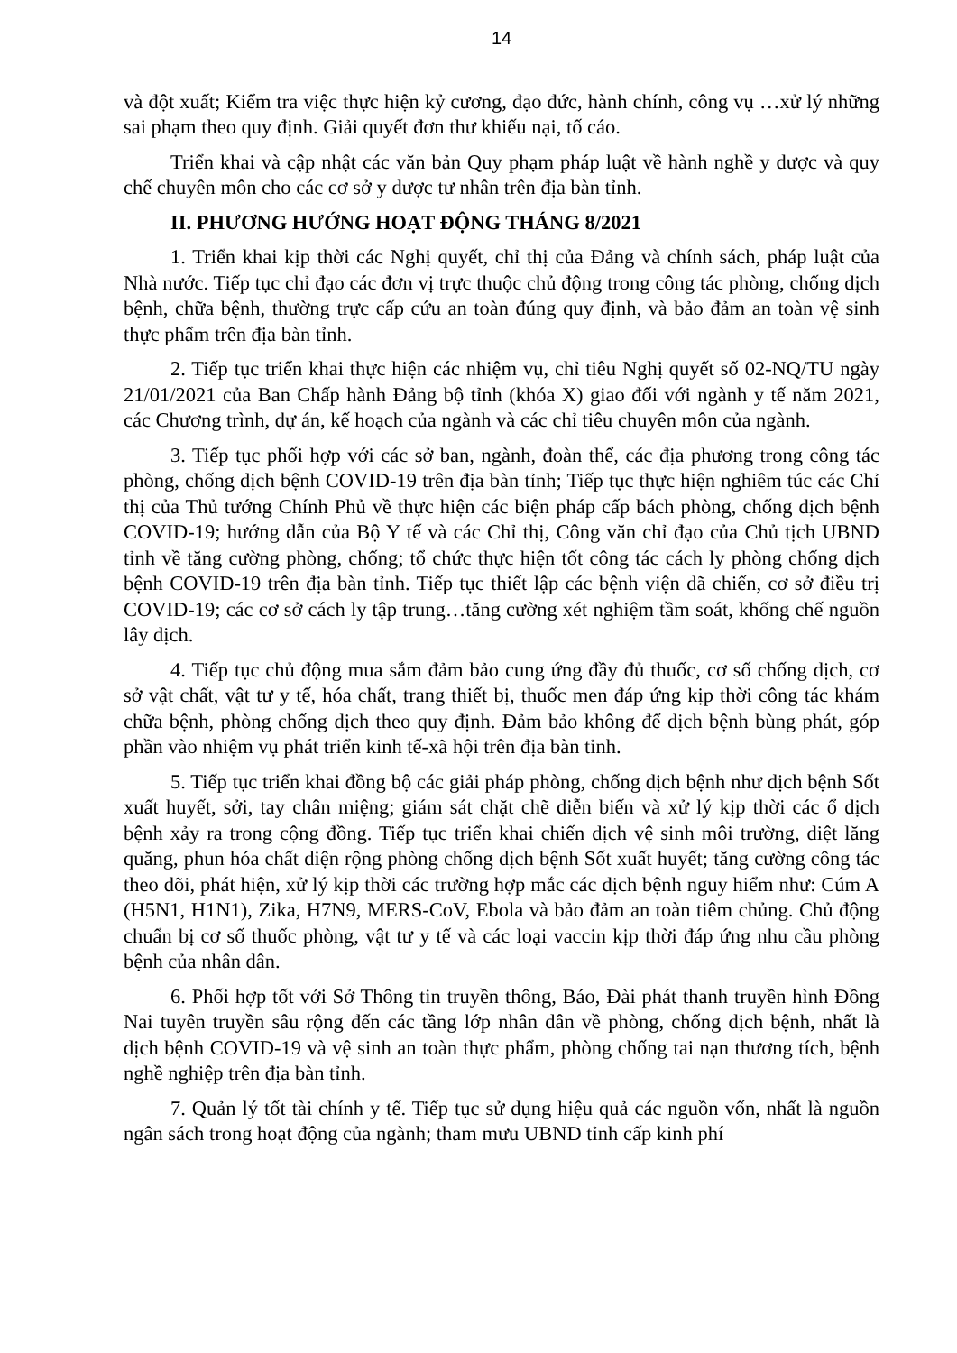14
và đột xuất; Kiểm tra việc thực hiện kỷ cương, đạo đức, hành chính, công vụ …xử lý những sai phạm theo quy định. Giải quyết đơn thư khiếu nại, tố cáo.
Triển khai và cập nhật các văn bản Quy phạm pháp luật về hành nghề y dược và quy chế chuyên môn cho các cơ sở y dược tư nhân trên địa bàn tỉnh.
II. PHƯƠNG HƯỚNG HOẠT ĐỘNG THÁNG 8/2021
1. Triển khai kịp thời các Nghị quyết, chỉ thị của Đảng và chính sách, pháp luật của Nhà nước. Tiếp tục chỉ đạo các đơn vị trực thuộc chủ động trong công tác phòng, chống dịch bệnh, chữa bệnh, thường trực cấp cứu an toàn đúng quy định, và bảo đảm an toàn vệ sinh thực phẩm trên địa bàn tỉnh.
2. Tiếp tục triển khai thực hiện các nhiệm vụ, chỉ tiêu Nghị quyết số 02-NQ/TU ngày 21/01/2021 của Ban Chấp hành Đảng bộ tỉnh (khóa X) giao đối với ngành y tế năm 2021, các Chương trình, dự án, kế hoạch của ngành và các chỉ tiêu chuyên môn của ngành.
3. Tiếp tục phối hợp với các sở ban, ngành, đoàn thể, các địa phương trong công tác phòng, chống dịch bệnh COVID-19 trên địa bàn tỉnh; Tiếp tục thực hiện nghiêm túc các Chỉ thị của Thủ tướng Chính Phủ về thực hiện các biện pháp cấp bách phòng, chống dịch bệnh COVID-19; hướng dẫn của Bộ Y tế và các Chỉ thị, Công văn chỉ đạo của Chủ tịch UBND tỉnh về tăng cường phòng, chống; tổ chức thực hiện tốt công tác cách ly phòng chống dịch bệnh COVID-19 trên địa bàn tỉnh. Tiếp tục thiết lập các bệnh viện dã chiến, cơ sở điều trị COVID-19; các cơ sở cách ly tập trung…tăng cường xét nghiệm tầm soát, khống chế nguồn lây dịch.
4. Tiếp tục chủ động mua sắm đảm bảo cung ứng đầy đủ thuốc, cơ số chống dịch, cơ sở vật chất, vật tư y tế, hóa chất, trang thiết bị, thuốc men đáp ứng kịp thời công tác khám chữa bệnh, phòng chống dịch theo quy định. Đảm bảo không để dịch bệnh bùng phát, góp phần vào nhiệm vụ phát triển kinh tế-xã hội trên địa bàn tỉnh.
5. Tiếp tục triển khai đồng bộ các giải pháp phòng, chống dịch bệnh như dịch bệnh Sốt xuất huyết, sởi, tay chân miệng; giám sát chặt chẽ diễn biến và xử lý kịp thời các ổ dịch bệnh xảy ra trong cộng đồng. Tiếp tục triển khai chiến dịch vệ sinh môi trường, diệt lăng quăng, phun hóa chất diện rộng phòng chống dịch bệnh Sốt xuất huyết; tăng cường công tác theo dõi, phát hiện, xử lý kịp thời các trường hợp mắc các dịch bệnh nguy hiểm như: Cúm A (H5N1, H1N1), Zika, H7N9, MERS-CoV, Ebola và bảo đảm an toàn tiêm chủng. Chủ động chuẩn bị cơ số thuốc phòng, vật tư y tế và các loại vaccin kịp thời đáp ứng nhu cầu phòng bệnh của nhân dân.
6. Phối hợp tốt với Sở Thông tin truyền thông, Báo, Đài phát thanh truyền hình Đồng Nai tuyên truyền sâu rộng đến các tầng lớp nhân dân về phòng, chống dịch bệnh, nhất là dịch bệnh COVID-19 và vệ sinh an toàn thực phẩm, phòng chống tai nạn thương tích, bệnh nghề nghiệp trên địa bàn tỉnh.
7. Quản lý tốt tài chính y tế. Tiếp tục sử dụng hiệu quả các nguồn vốn, nhất là nguồn ngân sách trong hoạt động của ngành; tham mưu UBND tỉnh cấp kinh phí